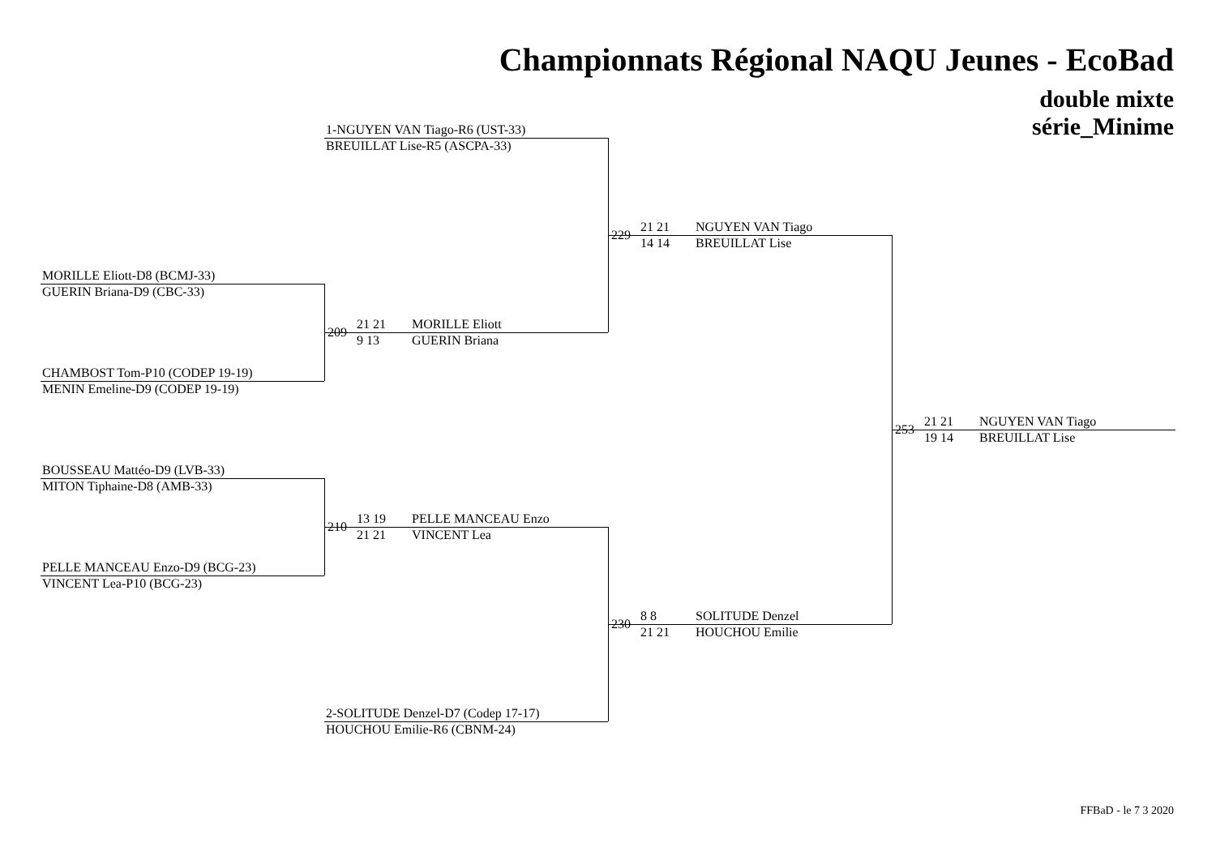Championnats Régional NAQU Jeunes - EcoBad
double mixte
série_Minime
1-NGUYEN VAN Tiago-R6 (UST-33)
BREUILLAT Lise-R5 (ASCPA-33)
MORILLE Eliott-D8 (BCMJ-33)
GUERIN Briana-D9 (CBC-33)
CHAMBOST Tom-P10 (CODEP 19-19)
MENIN Emeline-D9 (CODEP 19-19)
BOUSSEAU Mattéo-D9 (LVB-33)
MITON Tiphaine-D8 (AMB-33)
PELLE MANCEAU Enzo-D9 (BCG-23)
VINCENT Lea-P10 (BCG-23)
2-SOLITUDE Denzel-D7 (Codep 17-17)
HOUCHOU Emilie-R6 (CBNM-24)
209
21 21
9 13
MORILLE Eliott
GUERIN Briana
210
13 19
21 21
PELLE MANCEAU Enzo
VINCENT Lea
229
21 21
14 14
NGUYEN VAN Tiago
BREUILLAT Lise
230
8 8
21 21
SOLITUDE Denzel
HOUCHOU Emilie
253
21 21
19 14
NGUYEN VAN Tiago
BREUILLAT Lise
FFBaD - le 7 3 2020